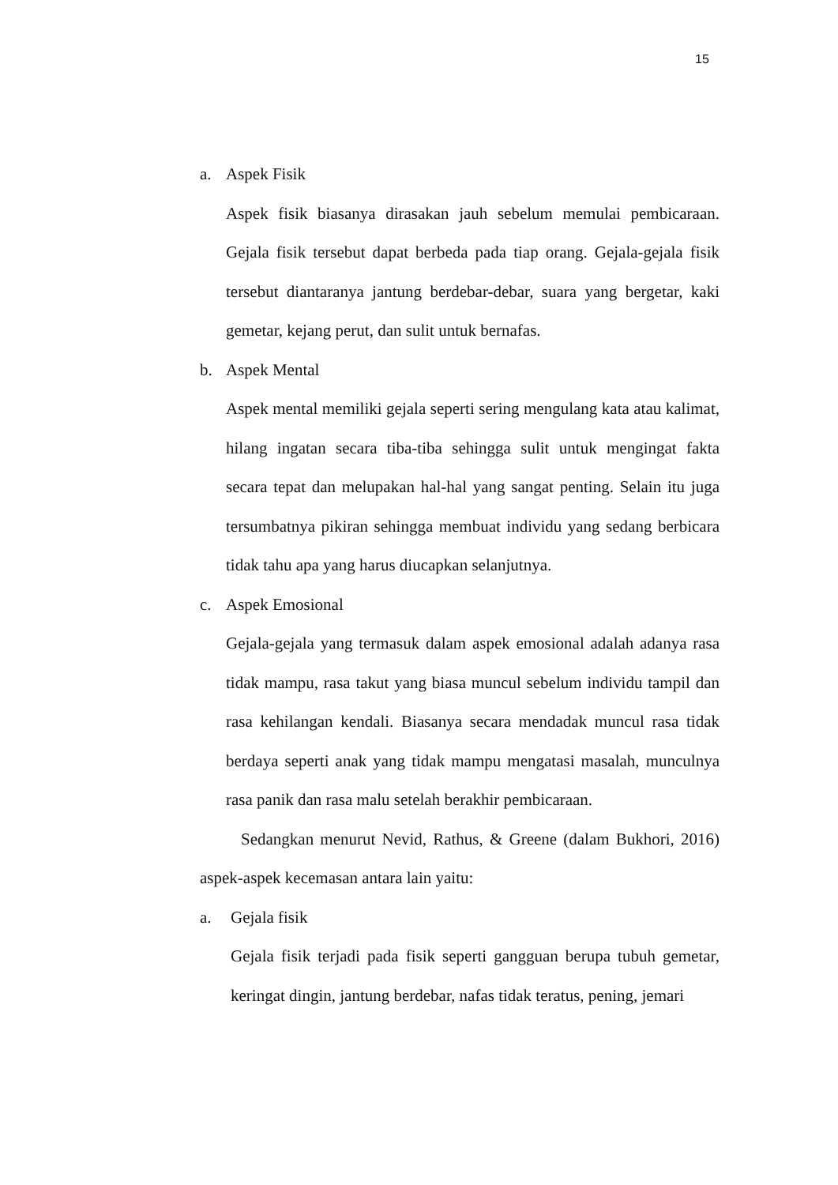15
a. Aspek Fisik
Aspek fisik biasanya dirasakan jauh sebelum memulai pembicaraan. Gejala fisik tersebut dapat berbeda pada tiap orang. Gejala-gejala fisik tersebut diantaranya jantung berdebar-debar, suara yang bergetar, kaki gemetar, kejang perut, dan sulit untuk bernafas.
b. Aspek Mental
Aspek mental memiliki gejala seperti sering mengulang kata atau kalimat, hilang ingatan secara tiba-tiba sehingga sulit untuk mengingat fakta secara tepat dan melupakan hal-hal yang sangat penting. Selain itu juga tersumbatnya pikiran sehingga membuat individu yang sedang berbicara tidak tahu apa yang harus diucapkan selanjutnya.
c. Aspek Emosional
Gejala-gejala yang termasuk dalam aspek emosional adalah adanya rasa tidak mampu, rasa takut yang biasa muncul sebelum individu tampil dan rasa kehilangan kendali. Biasanya secara mendadak muncul rasa tidak berdaya seperti anak yang tidak mampu mengatasi masalah, munculnya rasa panik dan rasa malu setelah berakhir pembicaraan.
Sedangkan menurut Nevid, Rathus, & Greene (dalam Bukhori, 2016) aspek-aspek kecemasan antara lain yaitu:
a. Gejala fisik
Gejala fisik terjadi pada fisik seperti gangguan berupa tubuh gemetar, keringat dingin, jantung berdebar, nafas tidak teratus, pening, jemari